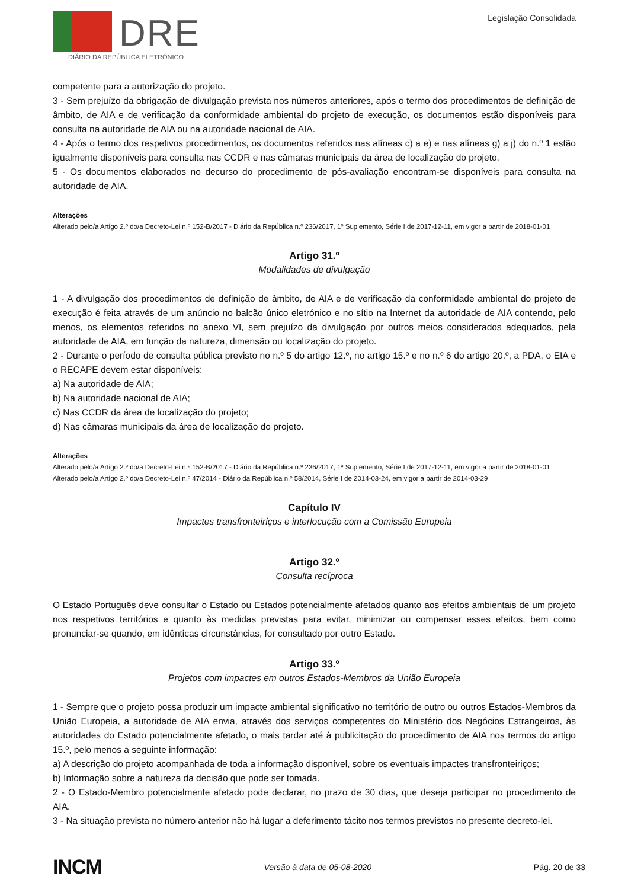DRE
DIÁRIO DA REPÚBLICA ELETRÓNICO
Legislação Consolidada
competente para a autorização do projeto.
3 - Sem prejuízo da obrigação de divulgação prevista nos números anteriores, após o termo dos procedimentos de definição de âmbito, de AIA e de verificação da conformidade ambiental do projeto de execução, os documentos estão disponíveis para consulta na autoridade de AIA ou na autoridade nacional de AIA.
4 - Após o termo dos respetivos procedimentos, os documentos referidos nas alíneas c) a e) e nas alíneas g) a j) do n.º 1 estão igualmente disponíveis para consulta nas CCDR e nas câmaras municipais da área de localização do projeto.
5 - Os documentos elaborados no decurso do procedimento de pós-avaliação encontram-se disponíveis para consulta na autoridade de AIA.
Alterações
Alterado pelo/a Artigo 2.º do/a Decreto-Lei n.º 152-B/2017 - Diário da República n.º 236/2017, 1º Suplemento, Série I de 2017-12-11, em vigor a partir de 2018-01-01
Artigo 31.º
Modalidades de divulgação
1 - A divulgação dos procedimentos de definição de âmbito, de AIA e de verificação da conformidade ambiental do projeto de execução é feita através de um anúncio no balcão único eletrónico e no sítio na Internet da autoridade de AIA contendo, pelo menos, os elementos referidos no anexo VI, sem prejuízo da divulgação por outros meios considerados adequados, pela autoridade de AIA, em função da natureza, dimensão ou localização do projeto.
2 - Durante o período de consulta pública previsto no n.º 5 do artigo 12.º, no artigo 15.º e no n.º 6 do artigo 20.º, a PDA, o EIA e o RECAPE devem estar disponíveis:
a) Na autoridade de AIA;
b) Na autoridade nacional de AIA;
c) Nas CCDR da área de localização do projeto;
d) Nas câmaras municipais da área de localização do projeto.
Alterações
Alterado pelo/a Artigo 2.º do/a Decreto-Lei n.º 152-B/2017 - Diário da República n.º 236/2017, 1º Suplemento, Série I de 2017-12-11, em vigor a partir de 2018-01-01
Alterado pelo/a Artigo 2.º do/a Decreto-Lei n.º 47/2014 - Diário da República n.º 58/2014, Série I de 2014-03-24, em vigor a partir de 2014-03-29
Capítulo IV
Impactes transfronteiriços e interlocução com a Comissão Europeia
Artigo 32.º
Consulta recíproca
O Estado Português deve consultar o Estado ou Estados potencialmente afetados quanto aos efeitos ambientais de um projeto nos respetivos territórios e quanto às medidas previstas para evitar, minimizar ou compensar esses efeitos, bem como pronunciar-se quando, em idênticas circunstâncias, for consultado por outro Estado.
Artigo 33.º
Projetos com impactes em outros Estados-Membros da União Europeia
1 - Sempre que o projeto possa produzir um impacte ambiental significativo no território de outro ou outros Estados-Membros da União Europeia, a autoridade de AIA envia, através dos serviços competentes do Ministério dos Negócios Estrangeiros, às autoridades do Estado potencialmente afetado, o mais tardar até à publicitação do procedimento de AIA nos termos do artigo 15.º, pelo menos a seguinte informação:
a) A descrição do projeto acompanhada de toda a informação disponível, sobre os eventuais impactes transfronteiriços;
b) Informação sobre a natureza da decisão que pode ser tomada.
2 - O Estado-Membro potencialmente afetado pode declarar, no prazo de 30 dias, que deseja participar no procedimento de AIA.
3 - Na situação prevista no número anterior não há lugar a deferimento tácito nos termos previstos no presente decreto-lei.
INCM Versão à data de 05-08-2020 Pág. 20 de 33